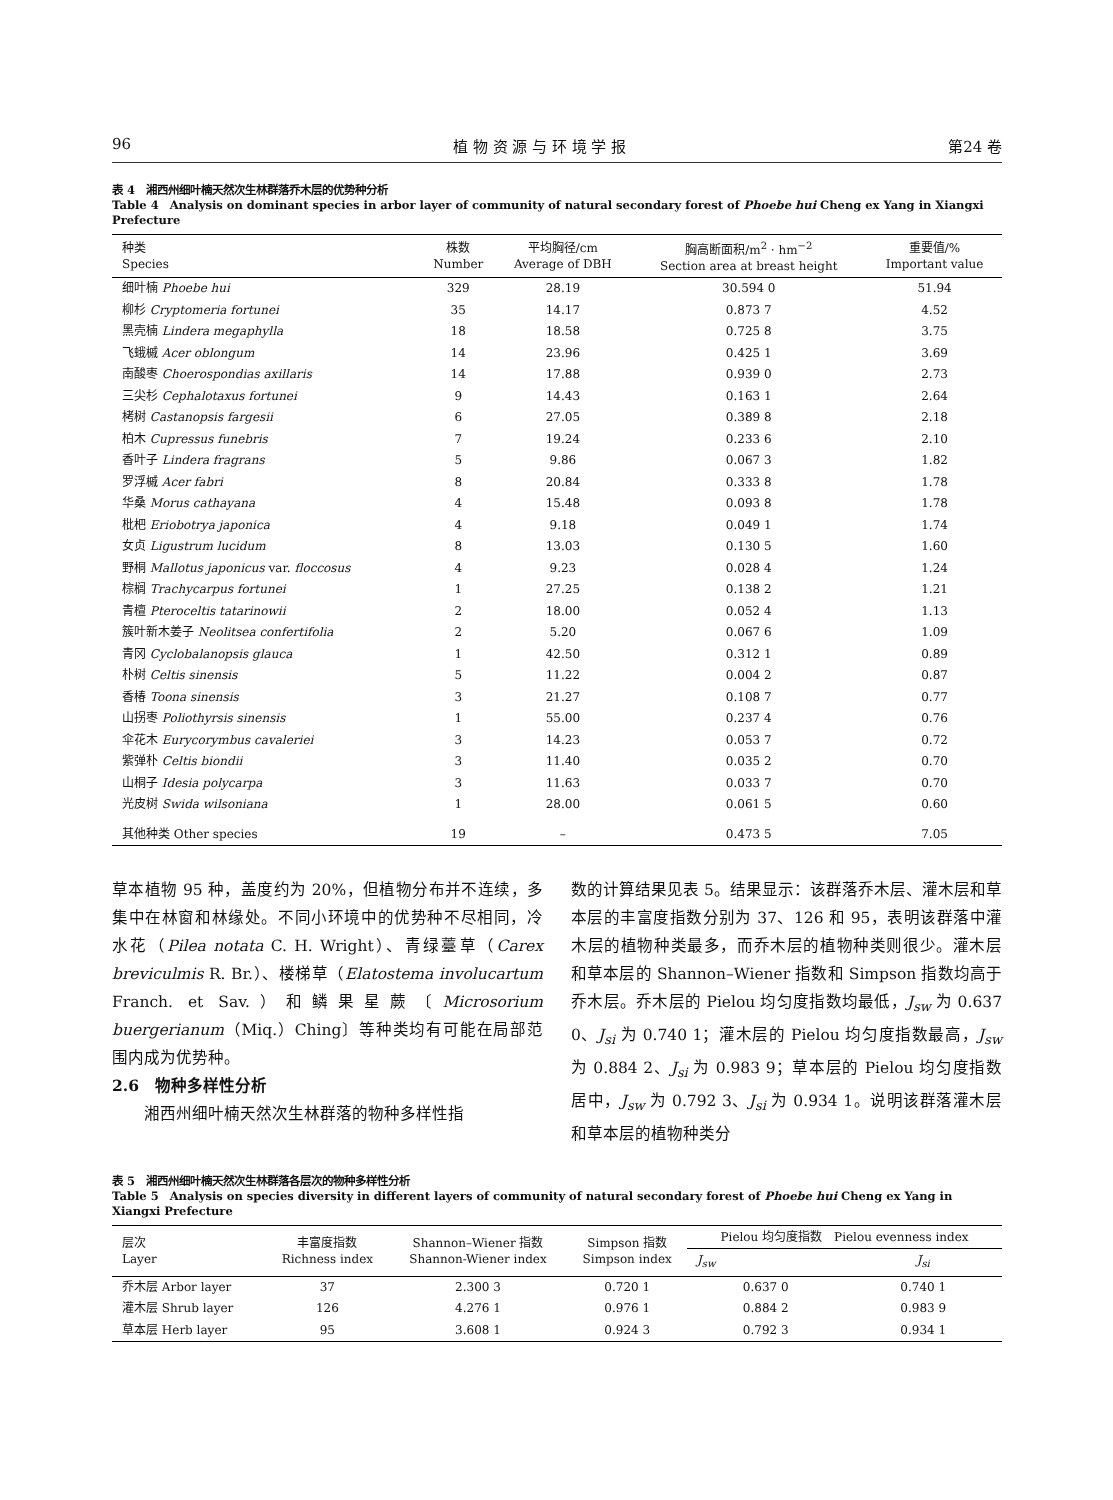96 植 物 资 源 与 环 境 学 报 第24 卷
表 4　湘西州细叶楠天然次生林群落乔木层的优势种分析
Table 4　Analysis on dominant species in arbor layer of community of natural secondary forest of Phoebe hui Cheng ex Yang in Xiangxi Prefecture
| 种类 Species | 株数 Number | 平均胸径/cm Average of DBH | 胸高断面积/m<sup>2</sup> · hm<sup>−2</sup> Section area at breast height | 重要值/% Important value |
| --- | --- | --- | --- | --- |
| 细叶楠 Phoebe hui | 329 | 28.19 | 30.594 0 | 51.94 |
| 柳杉 Cryptomeria fortunei | 35 | 14.17 | 0.873 7 | 4.52 |
| 黑壳楠 Lindera megaphylla | 18 | 18.58 | 0.725 8 | 3.75 |
| 飞蛾槭 Acer oblongum | 14 | 23.96 | 0.425 1 | 3.69 |
| 南酸枣 Choerospondias axillaris | 14 | 17.88 | 0.939 0 | 2.73 |
| 三尖杉 Cephalotaxus fortunei | 9 | 14.43 | 0.163 1 | 2.64 |
| 栲树 Castanopsis fargesii | 6 | 27.05 | 0.389 8 | 2.18 |
| 柏木 Cupressus funebris | 7 | 19.24 | 0.233 6 | 2.10 |
| 香叶子 Lindera fragrans | 5 | 9.86 | 0.067 3 | 1.82 |
| 罗浮槭 Acer fabri | 8 | 20.84 | 0.333 8 | 1.78 |
| 华桑 Morus cathayana | 4 | 15.48 | 0.093 8 | 1.78 |
| 枇杷 Eriobotrya japonica | 4 | 9.18 | 0.049 1 | 1.74 |
| 女贞 Ligustrum lucidum | 8 | 13.03 | 0.130 5 | 1.60 |
| 野桐 Mallotus japonicus var. floccosus | 4 | 9.23 | 0.028 4 | 1.24 |
| 棕榈 Trachycarpus fortunei | 1 | 27.25 | 0.138 2 | 1.21 |
| 青檀 Pteroceltis tatarinowii | 2 | 18.00 | 0.052 4 | 1.13 |
| 簇叶新木姜子 Neolitsea confertifolia | 2 | 5.20 | 0.067 6 | 1.09 |
| 青冈 Cyclobalanopsis glauca | 1 | 42.50 | 0.312 1 | 0.89 |
| 朴树 Celtis sinensis | 5 | 11.22 | 0.004 2 | 0.87 |
| 香椿 Toona sinensis | 3 | 21.27 | 0.108 7 | 0.77 |
| 山拐枣 Poliothyrsis sinensis | 1 | 55.00 | 0.237 4 | 0.76 |
| 伞花木 Eurycorymbus cavaleriei | 3 | 14.23 | 0.053 7 | 0.72 |
| 紫弹朴 Celtis biondii | 3 | 11.40 | 0.035 2 | 0.70 |
| 山桐子 Idesia polycarpa | 3 | 11.63 | 0.033 7 | 0.70 |
| 光皮树 Swida wilsoniana | 1 | 28.00 | 0.061 5 | 0.60 |
| 其他种类 Other species | 19 | – | 0.473 5 | 7.05 |
草本植物 95 种，盖度约为 20%，但植物分布并不连续，多集中在林窗和林缘处。不同小环境中的优势种不尽相同，冷水花（Pilea notata C. H. Wright）、青绿薹草（Carex breviculmis R. Br.）、楼梯草（Elatostema involucartum Franch. et Sav.）和鳞果星蕨〔Microsorium buergerianum（Miq.）Ching〕等种类均有可能在局部范围内成为优势种。
2.6　物种多样性分析
　　湘西州细叶楠天然次生林群落的物种多样性指
数的计算结果见表 5。结果显示：该群落乔木层、灌木层和草本层的丰富度指数分别为 37、126 和 95，表明该群落中灌木层的植物种类最多，而乔木层的植物种类则很少。灌木层和草本层的 Shannon–Wiener 指数和 Simpson 指数均高于乔木层。乔木层的 Pielou 均匀度指数均最低，J<sub>sw</sub> 为 0.637 0、J<sub>si</sub> 为 0.740 1；灌木层的 Pielou 均匀度指数最高，J<sub>sw</sub> 为 0.884 2、J<sub>si</sub> 为 0.983 9；草本层的 Pielou 均匀度指数居中，J<sub>sw</sub> 为 0.792 3、J<sub>si</sub> 为 0.934 1。说明该群落灌木层和草本层的植物种类分
表 5　湘西州细叶楠天然次生林群落各层次的物种多样性分析
Table 5　Analysis on species diversity in different layers of community of natural secondary forest of Phoebe hui Cheng ex Yang in Xiangxi Prefecture
| 层次 Layer | 丰富度指数 Richness index | Shannon–Wiener 指数 Shannon-Wiener index | Simpson 指数 Simpson index | Pielou 均匀度指数 Pielou evenness index | |
| --- | --- | --- | --- | --- | --- |
| | | | | J<sub>sw</sub> | J<sub>si</sub> |
| 乔木层 Arbor layer | 37 | 2.300 3 | 0.720 1 | 0.637 0 | 0.740 1 |
| 灌木层 Shrub layer | 126 | 4.276 1 | 0.976 1 | 0.884 2 | 0.983 9 |
| 草本层 Herb layer | 95 | 3.608 1 | 0.924 3 | 0.792 3 | 0.934 1 |